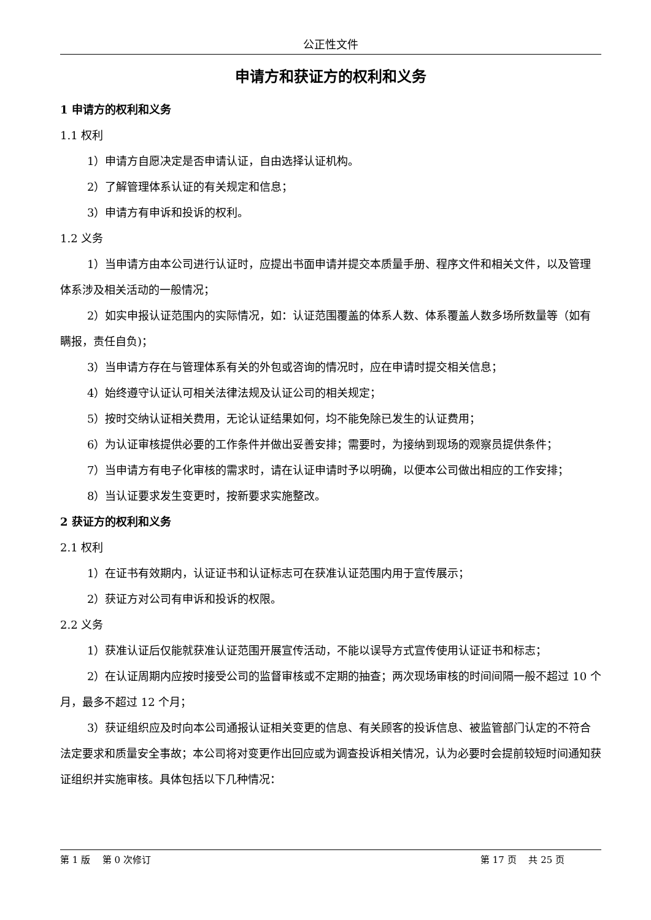公正性文件
申请方和获证方的权利和义务
1 申请方的权利和义务
1.1 权利
1）申请方自愿决定是否申请认证，自由选择认证机构。
2）了解管理体系认证的有关规定和信息；
3）申请方有申诉和投诉的权利。
1.2 义务
1）当申请方由本公司进行认证时，应提出书面申请并提交本质量手册、程序文件和相关文件，以及管理体系涉及相关活动的一般情况；
2）如实申报认证范围内的实际情况，如：认证范围覆盖的体系人数、体系覆盖人数多场所数量等（如有瞒报，责任自负)；
3）当申请方存在与管理体系有关的外包或咨询的情况时，应在申请时提交相关信息；
4）始终遵守认证认可相关法律法规及认证公司的相关规定；
5）按时交纳认证相关费用，无论认证结果如何，均不能免除已发生的认证费用；
6）为认证审核提供必要的工作条件并做出妥善安排；需要时，为接纳到现场的观察员提供条件；
7）当申请方有电子化审核的需求时，请在认证申请时予以明确，以便本公司做出相应的工作安排；
8）当认证要求发生变更时，按新要求实施整改。
2 获证方的权利和义务
2.1 权利
1）在证书有效期内，认证证书和认证标志可在获准认证范围内用于宣传展示；
2）获证方对公司有申诉和投诉的权限。
2.2 义务
1）获准认证后仅能就获准认证范围开展宣传活动，不能以误导方式宣传使用认证证书和标志；
2）在认证周期内应按时接受公司的监督审核或不定期的抽查；两次现场审核的时间间隔一般不超过 10 个月，最多不超过 12 个月；
3）获证组织应及时向本公司通报认证相关变更的信息、有关顾客的投诉信息、被监管部门认定的不符合法定要求和质量安全事故；本公司将对变更作出回应或为调查投诉相关情况，认为必要时会提前较短时间通知获证组织并实施审核。具体包括以下几种情况：
第 1 版　 第 0 次修订 第 17 页　 共 25 页